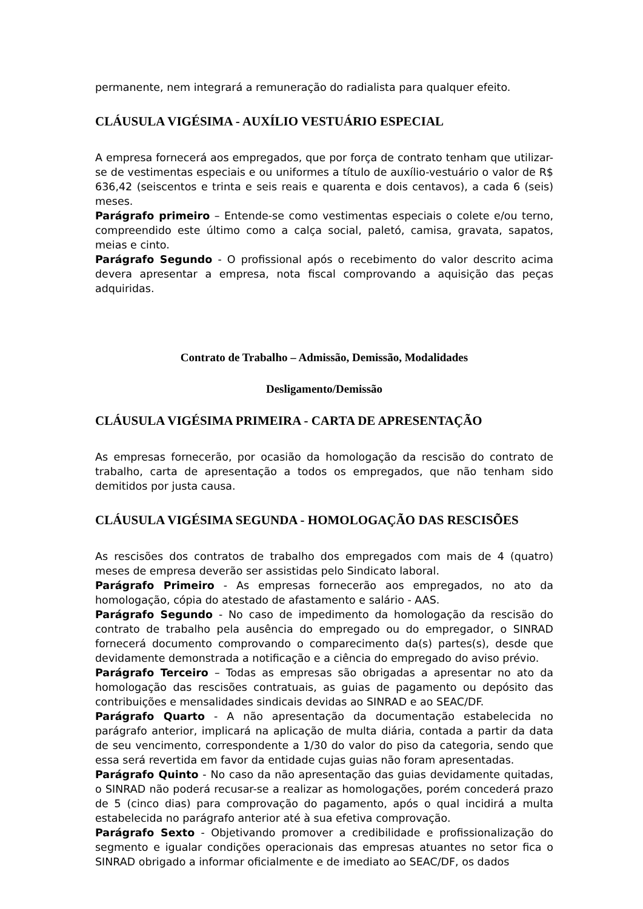permanente, nem integrará a remuneração do radialista para qualquer efeito.
CLÁUSULA VIGÉSIMA - AUXÍLIO VESTUÁRIO ESPECIAL
A empresa fornecerá aos empregados, que por força de contrato tenham que utilizar-se de vestimentas especiais e ou uniformes a título de auxílio-vestuário o valor de R$ 636,42 (seiscentos e trinta e seis reais e quarenta e dois centavos), a cada 6 (seis) meses.
Parágrafo primeiro – Entende-se como vestimentas especiais o colete e/ou terno, compreendido este último como a calça social, paletó, camisa, gravata, sapatos, meias e cinto.
Parágrafo Segundo - O profissional após o recebimento do valor descrito acima devera apresentar a empresa, nota fiscal comprovando a aquisição das peças adquiridas.
Contrato de Trabalho – Admissão, Demissão, Modalidades
Desligamento/Demissão
CLÁUSULA VIGÉSIMA PRIMEIRA - CARTA DE APRESENTAÇÃO
As empresas fornecerão, por ocasião da homologação da rescisão do contrato de trabalho, carta de apresentação a todos os empregados, que não tenham sido demitidos por justa causa.
CLÁUSULA VIGÉSIMA SEGUNDA - HOMOLOGAÇÃO DAS RESCISÕES
As rescisões dos contratos de trabalho dos empregados com mais de 4 (quatro) meses de empresa deverão ser assistidas pelo Sindicato laboral.
Parágrafo Primeiro - As empresas fornecerão aos empregados, no ato da homologação, cópia do atestado de afastamento e salário - AAS.
Parágrafo Segundo - No caso de impedimento da homologação da rescisão do contrato de trabalho pela ausência do empregado ou do empregador, o SINRAD fornecerá documento comprovando o comparecimento da(s) partes(s), desde que devidamente demonstrada a notificação e a ciência do empregado do aviso prévio.
Parágrafo Terceiro – Todas as empresas são obrigadas a apresentar no ato da homologação das rescisões contratuais, as guias de pagamento ou depósito das contribuições e mensalidades sindicais devidas ao SINRAD e ao SEAC/DF.
Parágrafo Quarto - A não apresentação da documentação estabelecida no parágrafo anterior, implicará na aplicação de multa diária, contada a partir da data de seu vencimento, correspondente a 1/30 do valor do piso da categoria, sendo que essa será revertida em favor da entidade cujas guias não foram apresentadas.
Parágrafo Quinto - No caso da não apresentação das guias devidamente quitadas, o SINRAD não poderá recusar-se a realizar as homologações, porém concederá prazo de 5 (cinco dias) para comprovação do pagamento, após o qual incidirá a multa estabelecida no parágrafo anterior até à sua efetiva comprovação.
Parágrafo Sexto - Objetivando promover a credibilidade e profissionalização do segmento e igualar condições operacionais das empresas atuantes no setor fica o SINRAD obrigado a informar oficialmente e de imediato ao SEAC/DF, os dados